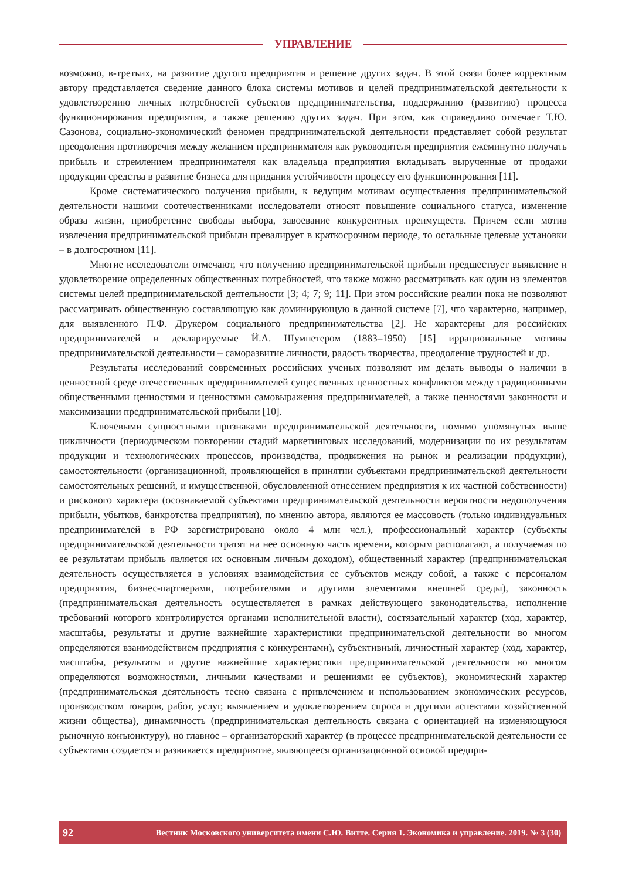УПРАВЛЕНИЕ
возможно, в-третьих, на развитие другого предприятия и решение других задач. В этой связи более корректным автору представляется сведение данного блока системы мотивов и целей предпринимательской деятельности к удовлетворению личных потребностей субъектов предпринимательства, поддержанию (развитию) процесса функционирования предприятия, а также решению других задач. При этом, как справедливо отмечает Т.Ю. Сазонова, социально-экономический феномен предпринимательской деятельности представляет собой результат преодоления противоречия между желанием предпринимателя как руководителя предприятия ежеминутно получать прибыль и стремлением предпринимателя как владельца предприятия вкладывать вырученные от продажи продукции средства в развитие бизнеса для придания устойчивости процессу его функционирования [11].
Кроме систематического получения прибыли, к ведущим мотивам осуществления предпринимательской деятельности нашими соотечественниками исследователи относят повышение социального статуса, изменение образа жизни, приобретение свободы выбора, завоевание конкурентных преимуществ. Причем если мотив извлечения предпринимательской прибыли превалирует в краткосрочном периоде, то остальные целевые установки – в долгосрочном [11].
Многие исследователи отмечают, что получению предпринимательской прибыли предшествует выявление и удовлетворение определенных общественных потребностей, что также можно рассматривать как один из элементов системы целей предпринимательской деятельности [3; 4; 7; 9; 11]. При этом российские реалии пока не позволяют рассматривать общественную составляющую как доминирующую в данной системе [7], что характерно, например, для выявленного П.Ф. Друкером социального предпринимательства [2]. Не характерны для российских предпринимателей и декларируемые Й.А. Шумпетером (1883–1950) [15] иррациональные мотивы предпринимательской деятельности – саморазвитие личности, радость творчества, преодоление трудностей и др.
Результаты исследований современных российских ученых позволяют им делать выводы о наличии в ценностной среде отечественных предпринимателей существенных ценностных конфликтов между традиционными общественными ценностями и ценностями самовыражения предпринимателей, а также ценностями законности и максимизации предпринимательской прибыли [10].
Ключевыми сущностными признаками предпринимательской деятельности, помимо упомянутых выше цикличности (периодическом повторении стадий маркетинговых исследований, модернизации по их результатам продукции и технологических процессов, производства, продвижения на рынок и реализации продукции), самостоятельности (организационной, проявляющейся в принятии субъектами предпринимательской деятельности самостоятельных решений, и имущественной, обусловленной отнесением предприятия к их частной собственности) и рискового характера (осознаваемой субъектами предпринимательской деятельности вероятности недополучения прибыли, убытков, банкротства предприятия), по мнению автора, являются ее массовость (только индивидуальных предпринимателей в РФ зарегистрировано около 4 млн чел.), профессиональный характер (субъекты предпринимательской деятельности тратят на нее основную часть времени, которым располагают, а получаемая по ее результатам прибыль является их основным личным доходом), общественный характер (предпринимательская деятельность осуществляется в условиях взаимодействия ее субъектов между собой, а также с персоналом предприятия, бизнес-партнерами, потребителями и другими элементами внешней среды), законность (предпринимательская деятельность осуществляется в рамках действующего законодательства, исполнение требований которого контролируется органами исполнительной власти), состязательный характер (ход, характер, масштабы, результаты и другие важнейшие характеристики предпринимательской деятельности во многом определяются взаимодействием предприятия с конкурентами), субъективный, личностный характер (ход, характер, масштабы, результаты и другие важнейшие характеристики предпринимательской деятельности во многом определяются возможностями, личными качествами и решениями ее субъектов), экономический характер (предпринимательская деятельность тесно связана с привлечением и использованием экономических ресурсов, производством товаров, работ, услуг, выявлением и удовлетворением спроса и другими аспектами хозяйственной жизни общества), динамичность (предпринимательская деятельность связана с ориентацией на изменяющуюся рыночную конъюнктуру), но главное – организаторский характер (в процессе предпринимательской деятельности ее субъектами создается и развивается предприятие, являющееся организационной основой предпри-
92 Вестник Московского университета имени С.Ю. Витте. Серия 1. Экономика и управление. 2019. № 3 (30)